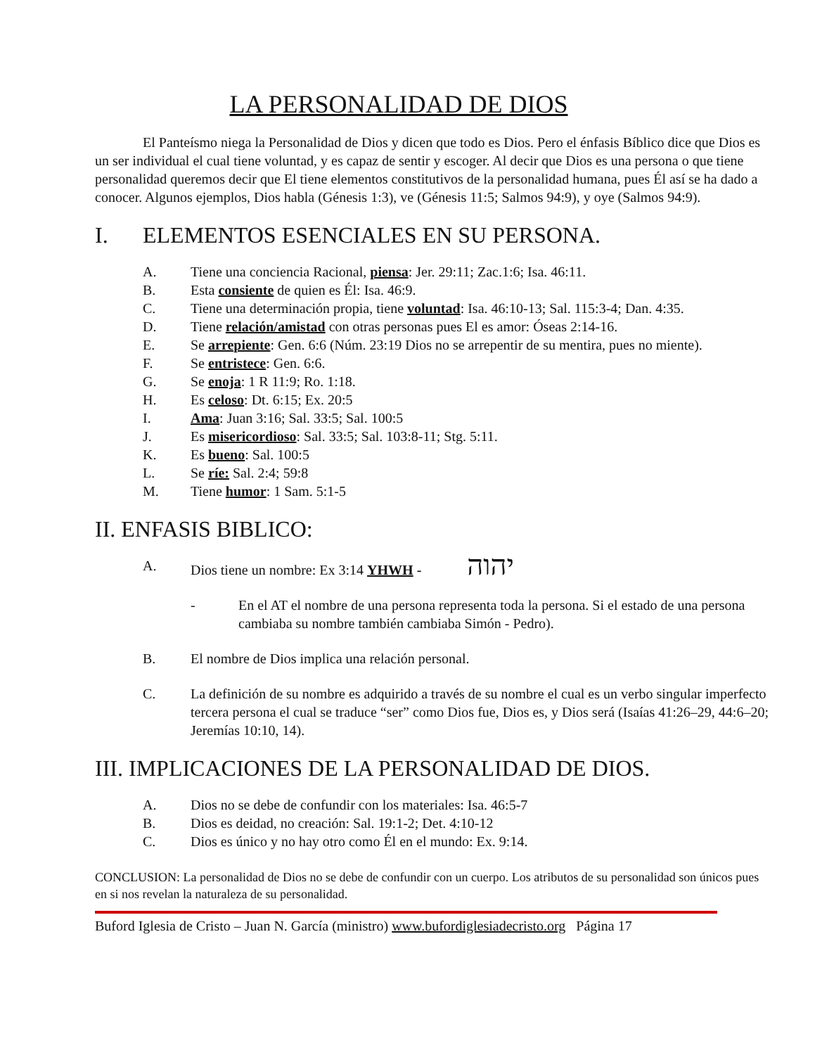LA PERSONALIDAD DE DIOS
El Panteísmo niega la Personalidad de Dios y dicen que todo es Dios. Pero el énfasis Bíblico dice que Dios es un ser individual el cual tiene voluntad, y es capaz de sentir y escoger. Al decir que Dios es una persona o que tiene personalidad queremos decir que El tiene elementos constitutivos de la personalidad humana, pues Él así se ha dado a conocer. Algunos ejemplos, Dios habla (Génesis 1:3), ve (Génesis 11:5; Salmos 94:9), y oye (Salmos 94:9).
I. ELEMENTOS ESENCIALES EN SU PERSONA.
A. Tiene una conciencia Racional, piensa: Jer. 29:11; Zac.1:6; Isa. 46:11.
B. Esta consiente de quien es Él: Isa. 46:9.
C. Tiene una determinación propia, tiene voluntad: Isa. 46:10-13; Sal. 115:3-4; Dan. 4:35.
D. Tiene relación/amistad con otras personas pues El es amor: Óseas 2:14-16.
E. Se arrepiente: Gen. 6:6 (Núm. 23:19 Dios no se arrepentir de su mentira, pues no miente).
F. Se entristece: Gen. 6:6.
G. Se enoja: 1 R 11:9; Ro. 1:18.
H. Es celoso: Dt. 6:15; Ex. 20:5
I. Ama: Juan 3:16; Sal. 33:5; Sal. 100:5
J. Es misericordioso: Sal. 33:5; Sal. 103:8-11; Stg. 5:11.
K. Es bueno: Sal. 100:5
L. Se ríe: Sal. 2:4; 59:8
M. Tiene humor: 1 Sam. 5:1-5
II. ENFASIS BIBLICO:
A. Dios tiene un nombre: Ex 3:14 YHWH - יהוה
- En el AT el nombre de una persona representa toda la persona. Si el estado de una persona cambiaba su nombre también cambiaba Simón - Pedro).
B. El nombre de Dios implica una relación personal.
C. La definición de su nombre es adquirido a través de su nombre el cual es un verbo singular imperfecto tercera persona el cual se traduce “ser” como Dios fue, Dios es, y Dios será (Isaías 41:26–29, 44:6–20; Jeremías 10:10, 14).
III. IMPLICACIONES DE LA PERSONALIDAD DE DIOS.
A. Dios no se debe de confundir con los materiales: Isa. 46:5-7
B. Dios es deidad, no creación: Sal. 19:1-2; Det. 4:10-12
C. Dios es único y no hay otro como Él en el mundo: Ex. 9:14.
CONCLUSION: La personalidad de Dios no se debe de confundir con un cuerpo. Los atributos de su personalidad son únicos pues en si nos revelan la naturaleza de su personalidad.
Buford Iglesia de Cristo – Juan N. García (ministro) www.bufordiglesiadecristo.org Página 17